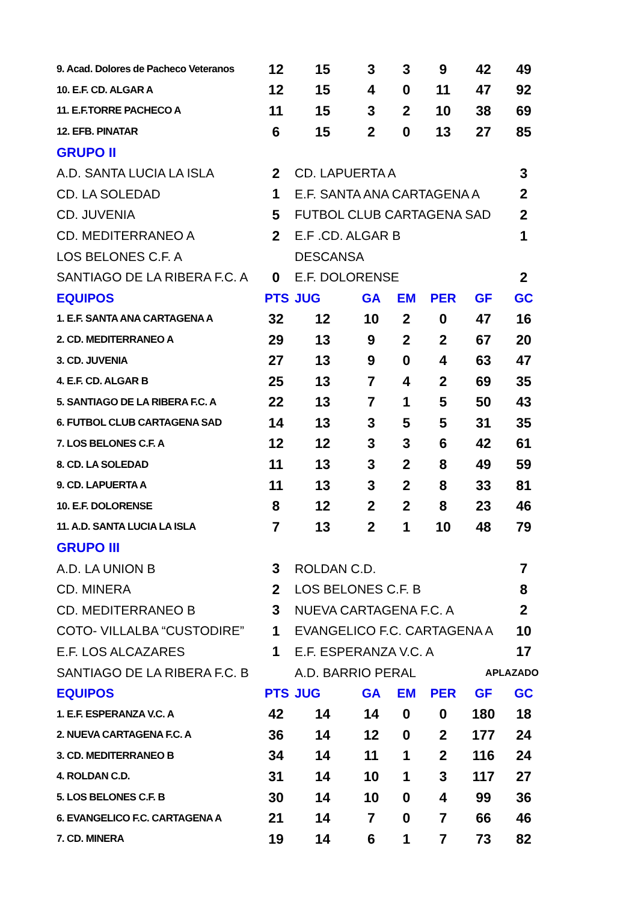| 9. Acad. Dolores de Pacheco Veteranos | 12 | 15 | 3 | 3 | 9 | 42 | 49 |
| 10. E.F. CD. ALGAR A | 12 | 15 | 4 | 0 | 11 | 47 | 92 |
| 11. E.F.TORRE PACHECO A | 11 | 15 | 3 | 2 | 10 | 38 | 69 |
| 12. EFB. PINATAR | 6 | 15 | 2 | 0 | 13 | 27 | 85 |
| GRUPO II | | | | | | | |
| A.D. SANTA LUCIA LA ISLA | 2 | CD. LAPUERTA A | | | | | 3 |
| CD. LA SOLEDAD | 1 | E.F. SANTA ANA CARTAGENA A | | | | | 2 |
| CD. JUVENIA | 5 | FUTBOL CLUB CARTAGENA SAD | | | | | 2 |
| CD. MEDITERRANEO A | 2 | E.F .CD. ALGAR B | | | | | 1 |
| LOS BELONES C.F. A | | DESCANSA | | | | | |
| SANTIAGO DE LA RIBERA F.C. A | 0 | E.F. DOLORENSE | | | | | 2 |
| EQUIPOS | PTS | JUG | GA | EM | PER | GF | GC |
| 1. E.F. SANTA ANA CARTAGENA A | 32 | 12 | 10 | 2 | 0 | 47 | 16 |
| 2. CD. MEDITERRANEO A | 29 | 13 | 9 | 2 | 2 | 67 | 20 |
| 3. CD. JUVENIA | 27 | 13 | 9 | 0 | 4 | 63 | 47 |
| 4. E.F. CD. ALGAR B | 25 | 13 | 7 | 4 | 2 | 69 | 35 |
| 5. SANTIAGO DE LA RIBERA F.C. A | 22 | 13 | 7 | 1 | 5 | 50 | 43 |
| 6. FUTBOL CLUB CARTAGENA SAD | 14 | 13 | 3 | 5 | 5 | 31 | 35 |
| 7. LOS BELONES C.F. A | 12 | 12 | 3 | 3 | 6 | 42 | 61 |
| 8. CD. LA SOLEDAD | 11 | 13 | 3 | 2 | 8 | 49 | 59 |
| 9. CD. LAPUERTA A | 11 | 13 | 3 | 2 | 8 | 33 | 81 |
| 10. E.F. DOLORENSE | 8 | 12 | 2 | 2 | 8 | 23 | 46 |
| 11. A.D. SANTA LUCIA LA ISLA | 7 | 13 | 2 | 1 | 10 | 48 | 79 |
| GRUPO III | | | | | | | |
| A.D. LA UNION B | 3 | ROLDAN C.D. | | | | | 7 |
| CD. MINERA | 2 | LOS BELONES C.F. B | | | | | 8 |
| CD. MEDITERRANEO B | 3 | NUEVA CARTAGENA F.C. A | | | | | 2 |
| COTO- VILLALBA “CUSTODIRE” | 1 | EVANGELICO F.C. CARTAGENA A | | | | | 10 |
| E.F. LOS ALCAZARES | 1 | E.F. ESPERANZA V.C. A | | | | | 17 |
| SANTIAGO DE LA RIBERA F.C. B | | A.D. BARRIO PERAL | | | | APLAZADO | |
| EQUIPOS | PTS | JUG | GA | EM | PER | GF | GC |
| 1. E.F. ESPERANZA V.C. A | 42 | 14 | 14 | 0 | 0 | 180 | 18 |
| 2. NUEVA CARTAGENA F.C. A | 36 | 14 | 12 | 0 | 2 | 177 | 24 |
| 3. CD. MEDITERRANEO B | 34 | 14 | 11 | 1 | 2 | 116 | 24 |
| 4. ROLDAN C.D. | 31 | 14 | 10 | 1 | 3 | 117 | 27 |
| 5. LOS BELONES C.F. B | 30 | 14 | 10 | 0 | 4 | 99 | 36 |
| 6. EVANGELICO F.C. CARTAGENA A | 21 | 14 | 7 | 0 | 7 | 66 | 46 |
| 7. CD. MINERA | 19 | 14 | 6 | 1 | 7 | 73 | 82 |